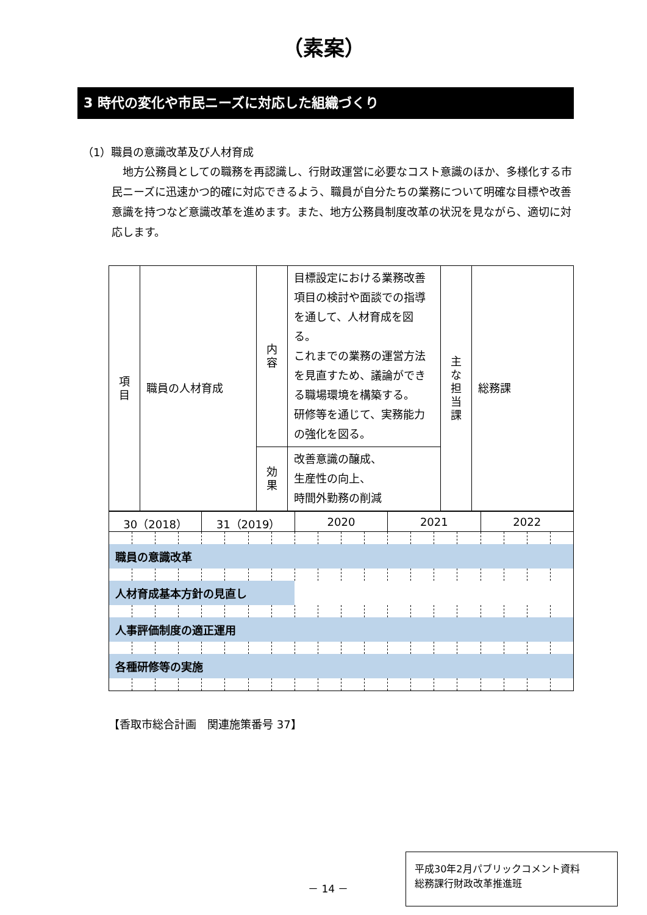（素案）
3 時代の変化や市民ニーズに対応した組織づくり
（1）職員の意識改革及び人材育成
地方公務員としての職務を再認識し、行財政運営に必要なコスト意識のほか、多様化する市民ニーズに迅速かつ的確に対応できるよう、職員が自分たちの業務について明確な目標や改善意識を持つなど意識改革を進めます。また、地方公務員制度改革の状況を見ながら、適切に対応します。
| 項 目 | 職員の人材育成 | 内 容 | 目標設定における業務改善項目の検討や面談での指導を通して、人材育成を図る。 これまでの業務の運営方法を見直すため、議論ができる職場環境を構築する。 研修等を通じて、実務能力の強化を図る。 | 主 な 担 当 課 | 総務課 |
| | | 効 果 | 改善意識の醸成、 生産性の向上、 時間外勤務の削減 | | |
| 30（2018） | | | | 31（2019） | | | | 2020 | | | | 2021 | | | | 2022 | | | |
| 職員の意識改革 | | | | | | | | | | | | | | | | | | | |
| 人材育成基本方針の見直し | | | | | | | | | | | | | | | | | | | |
| 人事評価制度の適正運用 | | | | | | | | | | | | | | | | | | | |
| 各種研修等の実施 | | | | | | | | | | | | | | | | | | | |
【香取市総合計画　関連施策番号 37】
－ 14 －
平成30年2月パブリックコメント資料
総務課行財政改革推進班